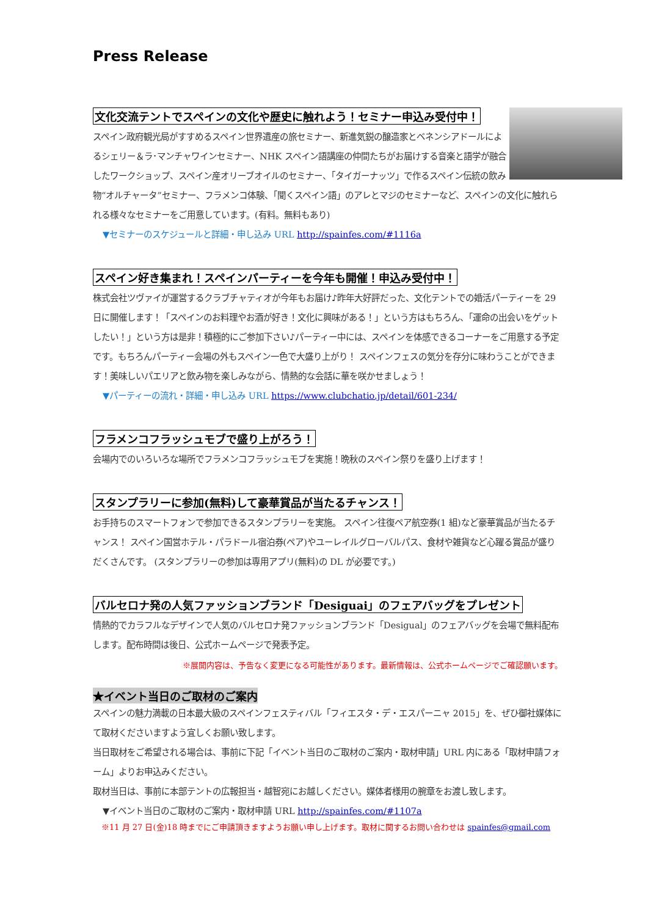Press Release
文化交流テントでスペインの文化や歴史に触れよう！セミナー申込み受付中！
スペイン政府観光局がすすめるスペイン世界遺産の旅セミナー、新進気鋭の醸造家とベネンシアドールによるシェリー＆ラ･マンチャワインセミナー、NHK スペイン語講座の仲間たちがお届けする音楽と語学が融合したワークショップ、スペイン産オリーブオイルのセミナー、「タイガーナッツ」で作るスペイン伝統の飲み物“オルチャータ”セミナー、フラメンコ体験、「聞くスペイン語」のアレとマジのセミナーなど、スペインの文化に触れられる様々なセミナーをご用意しています。(有料。無料もあり)
▼セミナーのスケジュールと詳細・申し込み URL http://spainfes.com/#1116a
スペイン好き集まれ！スペインパーティーを今年も開催！申込み受付中！
株式会社ツヴァイが運営するクラブチャティオが今年もお届け♪昨年大好評だった、文化テントでの婚活パーティーを 29 日に開催します！「スペインのお料理やお酒が好き！文化に興味がある！」という方はもちろん、「運命の出会いをゲットしたい！」という方は是非！積極的にご参加下さい♪パーティー中には、スペインを体感できるコーナーをご用意する予定です。もちろんパーティー会場の外もスペイン一色で大盛り上がり！ スペインフェスの気分を存分に味わうことができます！美味しいパエリアと飲み物を楽しみながら、情熱的な会話に華を咲かせましょう！
▼パーティーの流れ・詳細・申し込み URL https://www.clubchatio.jp/detail/601-234/
フラメンコフラッシュモブで盛り上がろう！
会場内でのいろいろな場所でフラメンコフラッシュモブを実施！晩秋のスペイン祭りを盛り上げます！
スタンプラリーに参加(無料)して豪華賞品が当たるチャンス！
お手持ちのスマートフォンで参加できるスタンプラリーを実施。 スペイン往復ペア航空券(1 組)など豪華賞品が当たるチャンス！ スペイン国営ホテル・パラドール宿泊券(ペア)やユーレイルグローバルパス、食材や雑貨など心躍る賞品が盛りだくさんです。 (スタンプラリーの参加は専用アプリ(無料)の DL が必要です。)
バルセロナ発の人気ファッションブランド「Desiguai」のフェアバッグをプレゼント
情熱的でカラフルなデザインで人気のバルセロナ発ファッションブランド「Desigual」のフェアバッグを会場で無料配布します。配布時間は後日、公式ホームページで発表予定。
※展開内容は、予告なく変更になる可能性があります。最新情報は、公式ホームページでご確認願います。
★イベント当日のご取材のご案内
スペインの魅力満載の日本最大級のスペインフェスティバル「フィエスタ・デ・エスパーニャ 2015」を、ぜひ御社媒体にて取材くださいますよう宜しくお願い致します。
当日取材をご希望される場合は、事前に下記「イベント当日のご取材のご案内・取材申請」URL 内にある「取材申請フォーム」よりお申込みください。
取材当日は、事前に本部テントの広報担当・越智宛にお越しください。媒体者様用の腕章をお渡し致します。
▼イベント当日のご取材のご案内・取材申請 URL http://spainfes.com/#1107a
※11 月 27 日(金)18 時までにご申請頂きますようお願い申し上げます。取材に関するお問い合わせは spainfes@gmail.com